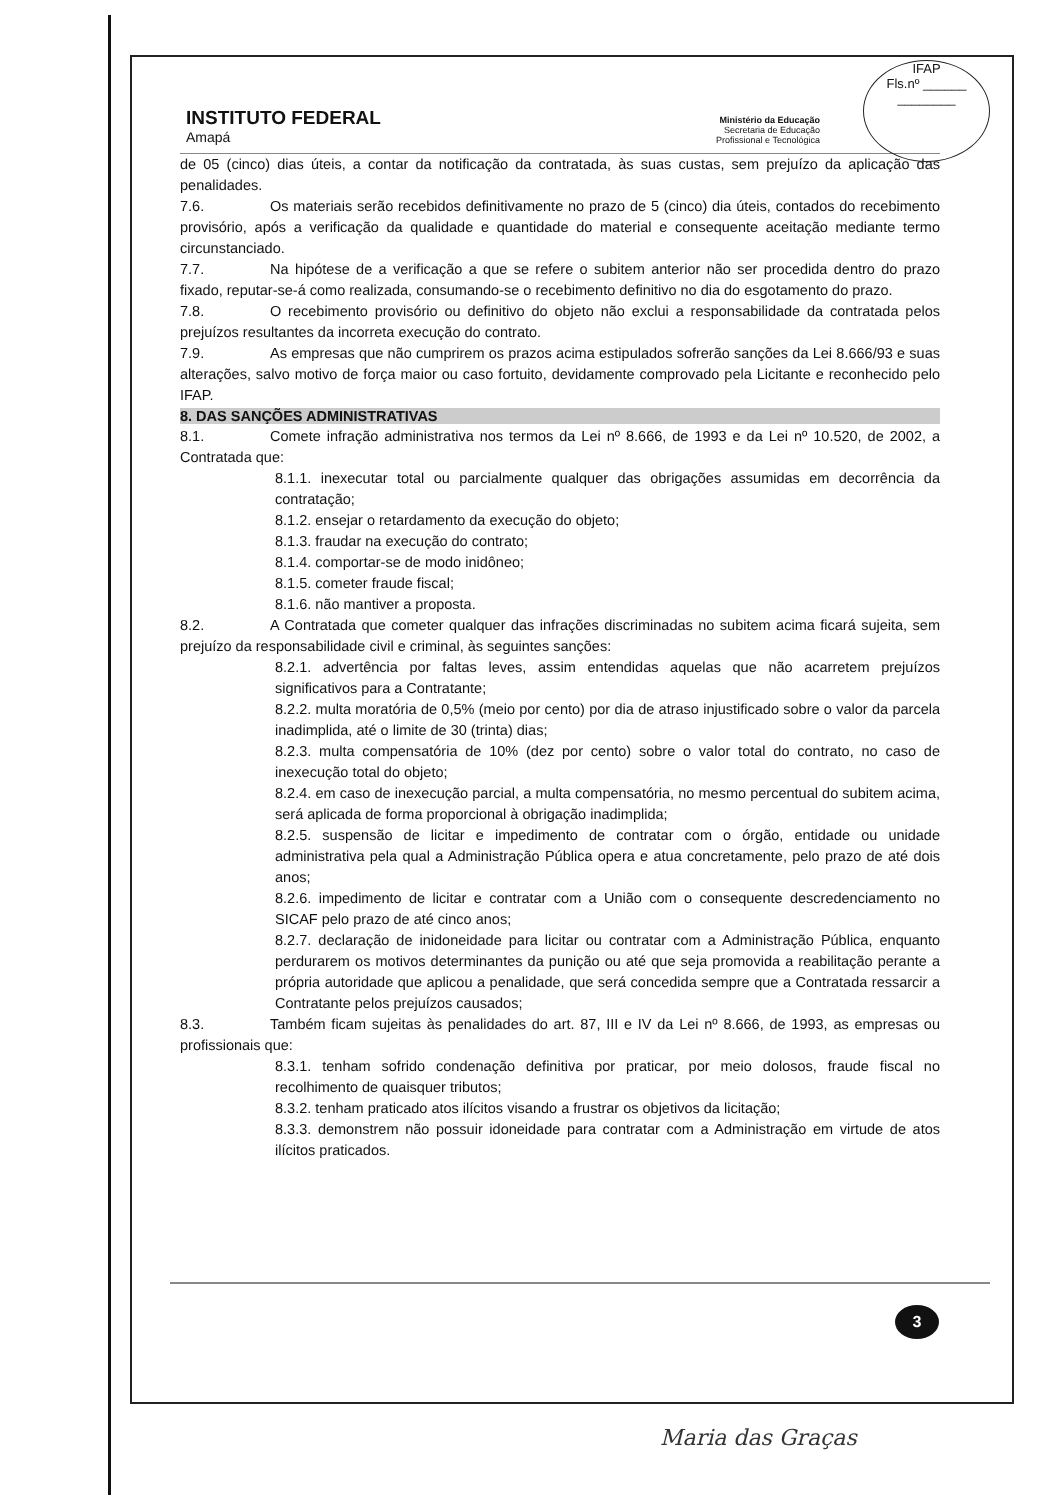INSTITUTO FEDERAL
Amapá
Ministério da Educação
Secretaria de Educação
Profissional e Tecnológica
IFAP
Fls.nº ______
________
de 05 (cinco) dias úteis, a contar da notificação da contratada, às suas custas, sem prejuízo da aplicação das penalidades.
7.6. Os materiais serão recebidos definitivamente no prazo de 5 (cinco) dia úteis, contados do recebimento provisório, após a verificação da qualidade e quantidade do material e consequente aceitação mediante termo circunstanciado.
7.7. Na hipótese de a verificação a que se refere o subitem anterior não ser procedida dentro do prazo fixado, reputar-se-á como realizada, consumando-se o recebimento definitivo no dia do esgotamento do prazo.
7.8. O recebimento provisório ou definitivo do objeto não exclui a responsabilidade da contratada pelos prejuízos resultantes da incorreta execução do contrato.
7.9. As empresas que não cumprirem os prazos acima estipulados sofrerão sanções da Lei 8.666/93 e suas alterações, salvo motivo de força maior ou caso fortuito, devidamente comprovado pela Licitante e reconhecido pelo IFAP.
8. DAS SANÇÕES ADMINISTRATIVAS
8.1. Comete infração administrativa nos termos da Lei nº 8.666, de 1993 e da Lei nº 10.520, de 2002, a Contratada que:
8.1.1. inexecutar total ou parcialmente qualquer das obrigações assumidas em decorrência da contratação;
8.1.2. ensejar o retardamento da execução do objeto;
8.1.3. fraudar na execução do contrato;
8.1.4. comportar-se de modo inidôneo;
8.1.5. cometer fraude fiscal;
8.1.6. não mantiver a proposta.
8.2. A Contratada que cometer qualquer das infrações discriminadas no subitem acima ficará sujeita, sem prejuízo da responsabilidade civil e criminal, às seguintes sanções:
8.2.1. advertência por faltas leves, assim entendidas aquelas que não acarretem prejuízos significativos para a Contratante;
8.2.2. multa moratória de 0,5% (meio por cento) por dia de atraso injustificado sobre o valor da parcela inadimplida, até o limite de 30 (trinta) dias;
8.2.3. multa compensatória de 10% (dez por cento) sobre o valor total do contrato, no caso de inexecução total do objeto;
8.2.4. em caso de inexecução parcial, a multa compensatória, no mesmo percentual do subitem acima, será aplicada de forma proporcional à obrigação inadimplida;
8.2.5. suspensão de licitar e impedimento de contratar com o órgão, entidade ou unidade administrativa pela qual a Administração Pública opera e atua concretamente, pelo prazo de até dois anos;
8.2.6. impedimento de licitar e contratar com a União com o consequente descredenciamento no SICAF pelo prazo de até cinco anos;
8.2.7. declaração de inidoneidade para licitar ou contratar com a Administração Pública, enquanto perdurarem os motivos determinantes da punição ou até que seja promovida a reabilitação perante a própria autoridade que aplicou a penalidade, que será concedida sempre que a Contratada ressarcir a Contratante pelos prejuízos causados;
8.3. Também ficam sujeitas às penalidades do art. 87, III e IV da Lei nº 8.666, de 1993, as empresas ou profissionais que:
8.3.1. tenham sofrido condenação definitiva por praticar, por meio dolosos, fraude fiscal no recolhimento de quaisquer tributos;
8.3.2. tenham praticado atos ilícitos visando a frustrar os objetivos da licitação;
8.3.3. demonstrem não possuir idoneidade para contratar com a Administração em virtude de atos ilícitos praticados.
3
Maria das Graças